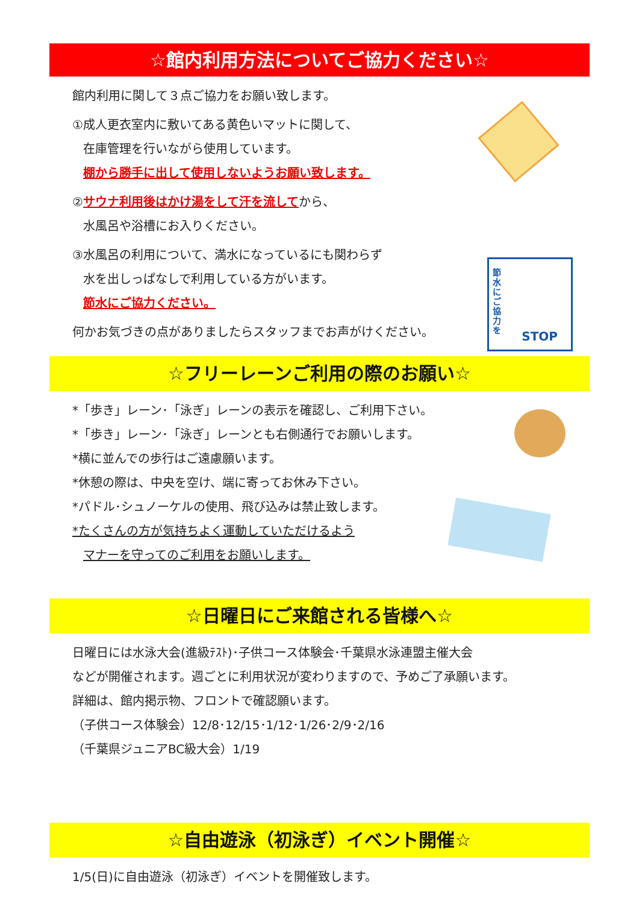☆館内利用方法についてご協力ください☆
館内利用に関して３点ご協力をお願い致します。
①成人更衣室内に敷いてある黄色いマットに関して、
在庫管理を行いながら使用しています。
棚から勝手に出して使用しないようお願い致します。
②サウナ利用後はかけ湯をして汗を流してから、
水風呂や浴槽にお入りください。
③水風呂の利用について、満水になっているにも関わらず
水を出しっぱなしで利用している方がいます。
節水にご協力ください。
何かお気づきの点がありましたらスタッフまでお声がけください。
節水にご協力を
STOP
☆フリーレーンご利用の際のお願い☆
*「歩き」レーン･「泳ぎ」レーンの表示を確認し、ご利用下さい。
*「歩き」レーン･「泳ぎ」レーンとも右側通行でお願いします。
*横に並んでの歩行はご遠慮願います。
*休憩の際は、中央を空け、端に寄ってお休み下さい。
*パドル･シュノーケルの使用、飛び込みは禁止致します。
*たくさんの方が気持ちよく運動していただけるよう
マナーを守ってのご利用をお願いします。
☆日曜日にご来館される皆様へ☆
日曜日には水泳大会(進級ﾃｽﾄ)･子供コース体験会･千葉県水泳連盟主催大会
などが開催されます。週ごとに利用状況が変わりますので、予めご了承願います。
詳細は、館内掲示物、フロントで確認願います。
（子供コース体験会）12/8･12/15･1/12･1/26･2/9･2/16
（千葉県ジュニアBC級大会）1/19
☆自由遊泳（初泳ぎ）イベント開催☆
1/5(日)に自由遊泳（初泳ぎ）イベントを開催致します。